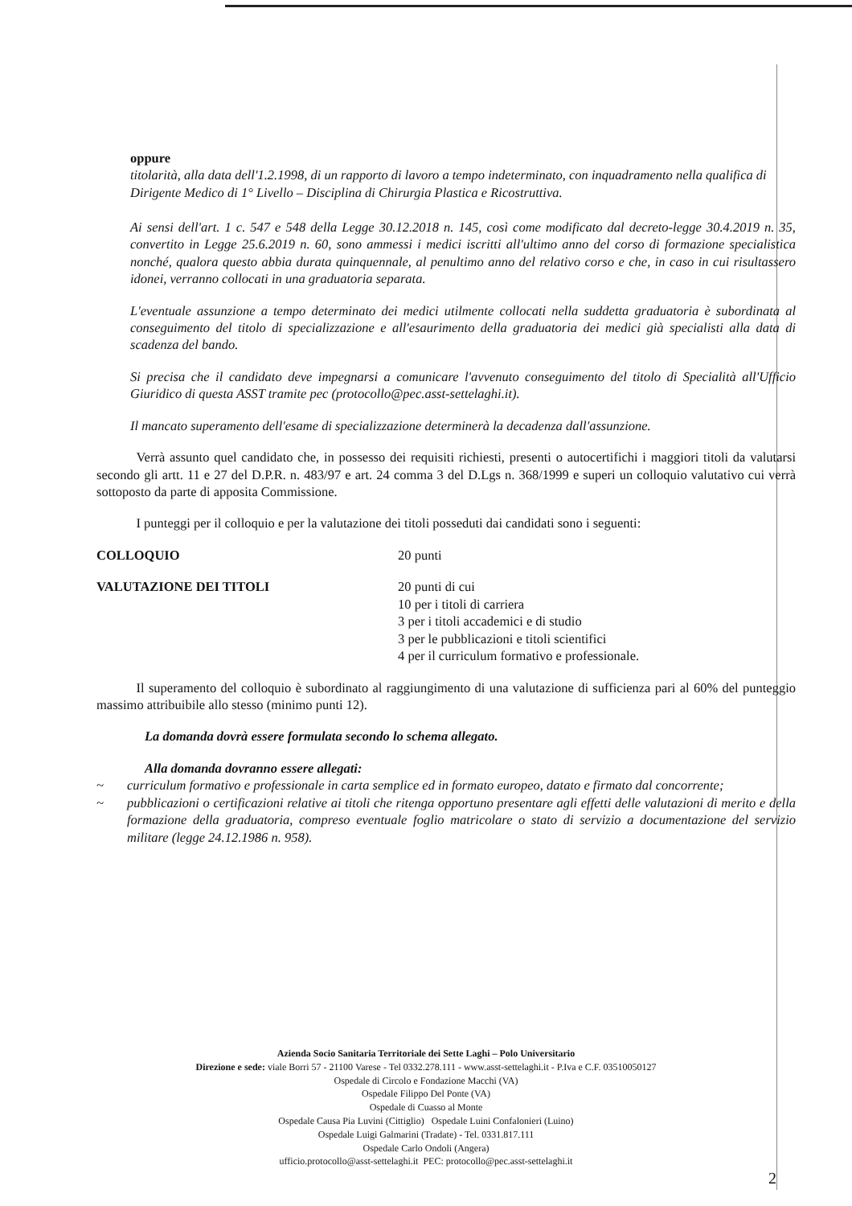oppure
titolarità, alla data dell'1.2.1998, di un rapporto di lavoro a tempo indeterminato, con inquadramento nella qualifica di Dirigente Medico di 1° Livello – Disciplina di Chirurgia Plastica e Ricostruttiva.
Ai sensi dell'art. 1 c. 547 e 548 della Legge 30.12.2018 n. 145, così come modificato dal decreto-legge 30.4.2019 n. 35, convertito in Legge 25.6.2019 n. 60, sono ammessi i medici iscritti all'ultimo anno del corso di formazione specialistica nonché, qualora questo abbia durata quinquennale, al penultimo anno del relativo corso e che, in caso in cui risultassero idonei, verranno collocati in una graduatoria separata.
L'eventuale assunzione a tempo determinato dei medici utilmente collocati nella suddetta graduatoria è subordinata al conseguimento del titolo di specializzazione e all'esaurimento della graduatoria dei medici già specialisti alla data di scadenza del bando.
Si precisa che il candidato deve impegnarsi a comunicare l'avvenuto conseguimento del titolo di Specialità all'Ufficio Giuridico di questa ASST tramite pec (protocollo@pec.asst-settelaghi.it).
Il mancato superamento dell'esame di specializzazione determinerà la decadenza dall'assunzione.
   Verrà assunto quel candidato che, in possesso dei requisiti richiesti, presenti o autocertifichi i maggiori titoli da valutarsi secondo gli artt. 11 e 27 del D.P.R. n. 483/97 e art. 24 comma 3 del D.Lgs n. 368/1999 e superi un colloquio valutativo cui verrà sottoposto da parte di apposita Commissione.
   I punteggi per il colloquio e per la valutazione dei titoli posseduti dai candidati sono i seguenti:
COLLOQUIO 20 punti
VALUTAZIONE DEI TITOLI 20 punti di cui
10 per i titoli di carriera
3 per i titoli accademici e di studio
3 per le pubblicazioni e titoli scientifici
4 per il curriculum formativo e professionale.
   Il superamento del colloquio è subordinato al raggiungimento di una valutazione di sufficienza pari al 60% del punteggio massimo attribuibile allo stesso (minimo punti 12).
La domanda dovrà essere formulata secondo lo schema allegato.
Alla domanda dovranno essere allegati:
~ curriculum formativo e professionale in carta semplice ed in formato europeo, datato e firmato dal concorrente;
~ pubblicazioni o certificazioni relative ai titoli che ritenga opportuno presentare agli effetti delle valutazioni di merito e della formazione della graduatoria, compreso eventuale foglio matricolare o stato di servizio a documentazione del servizio militare (legge 24.12.1986 n. 958).
Azienda Socio Sanitaria Territoriale dei Sette Laghi – Polo Universitario
Direzione e sede: viale Borri 57 - 21100 Varese - Tel 0332.278.111 - www.asst-settelaghi.it - P.Iva e C.F. 03510050127
Ospedale di Circolo e Fondazione Macchi (VA)
Ospedale Filippo Del Ponte (VA)
Ospedale di Cuasso al Monte
Ospedale Causa Pia Luvini (Cittiglio) Ospedale Luini Confalonieri (Luino)
Ospedale Luigi Galmarini (Tradate) - Tel. 0331.817.111
Ospedale Carlo Ondoli (Angera)
ufficio.protocollo@asst-settelaghi.it PEC: protocollo@pec.asst-settelaghi.it
2